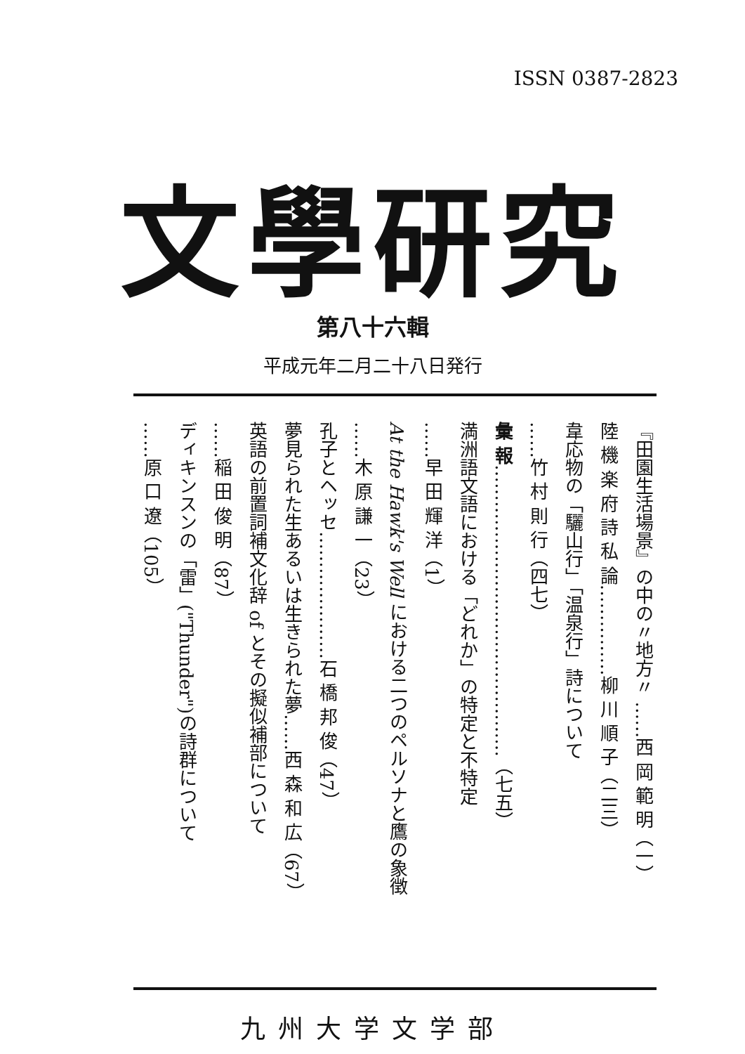ISSN 0387-2823
文學研究
第八十六輯
平成元年二月二十八日発行
『田園生活場景』の中の〃地方〃 ……西 岡 範 明（一）
陸 機 楽 府 詩 私 論……………柳 川 順 子（二三）
韋応物の「驪山行」「温泉行」詩について
……竹 村 則 行（四七）
彙 報…………………………………………（七五）
満洲語文語における「どれか」の特定と不特定
……早 田 輝 洋（1）
At the Hawk's Well における二つのペルソナと鷹の象徴
……木 原 謙 一（23）
孔子とヘッセ…………………石 橋 邦 俊（47）
夢見られた生あるいは生きられた夢……西 森 和 広（67）
英語の前置詞補文化辞 of とその擬似補部について
……稲 田 俊 明（87）
ディキンスンの「雷」("Thunder")の詩群について
……原 口 遼（105）
九州大学文学部